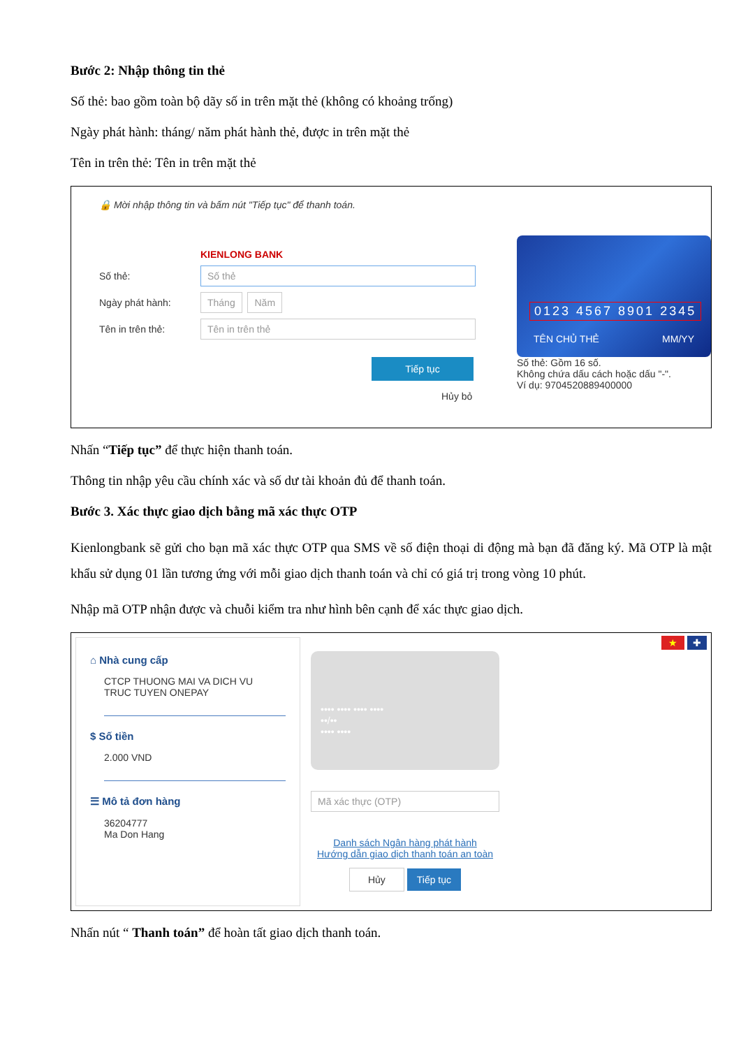Bước 2: Nhập thông tin thẻ
Số thẻ: bao gồm toàn bộ dãy số in trên mặt thẻ (không có khoảng trống)
Ngày phát hành: tháng/ năm phát hành thẻ, được in trên mặt thẻ
Tên in trên thẻ: Tên in trên mặt thẻ
🔒 Mời nhập thông tin và bấm nút "Tiếp tục" để thanh toán.
KIENLONG BANK
Số thẻ: Số thẻ
Ngày phát hành: Tháng Năm
Tên in trên thẻ: Tên in trên thẻ
Tiếp tục
Hủy bỏ
0123 4567 8901 2345
TÊN CHỦ THẺ MM/YY
Số thẻ: Gồm 16 số.
Không chứa dấu cách hoặc dấu "-".
Ví dụ: 9704520889400000
Nhấn “Tiếp tục” để thực hiện thanh toán.
Thông tin nhập yêu cầu chính xác và số dư tài khoản đủ để thanh toán.
Bước 3. Xác thực giao dịch bằng mã xác thực OTP
Kienlongbank sẽ gửi cho bạn mã xác thực OTP qua SMS về số điện thoại di động mà bạn đã đăng ký. Mã OTP là mật khẩu sử dụng 01 lần tương ứng với mỗi giao dịch thanh toán và chỉ có giá trị trong vòng 10 phút.
Nhập mã OTP nhận được và chuỗi kiểm tra như hình bên cạnh để xác thực giao dịch.
⌂ Nhà cung cấp
CTCP THUONG MAI VA DICH VU
TRUC TUYEN ONEPAY
$ Số tiền
2.000 VND
☰ Mô tả đơn hàng
36204777
Ma Don Hang
•••• •••• •••• ••••
••/••
•••• ••••
Mã xác thực (OTP)
Danh sách Ngân hàng phát hành
Hướng dẫn giao dịch thanh toán an toàn
Hủy Tiếp tục
★ ✚
Nhấn nút “ Thanh toán” để hoàn tất giao dịch thanh toán.